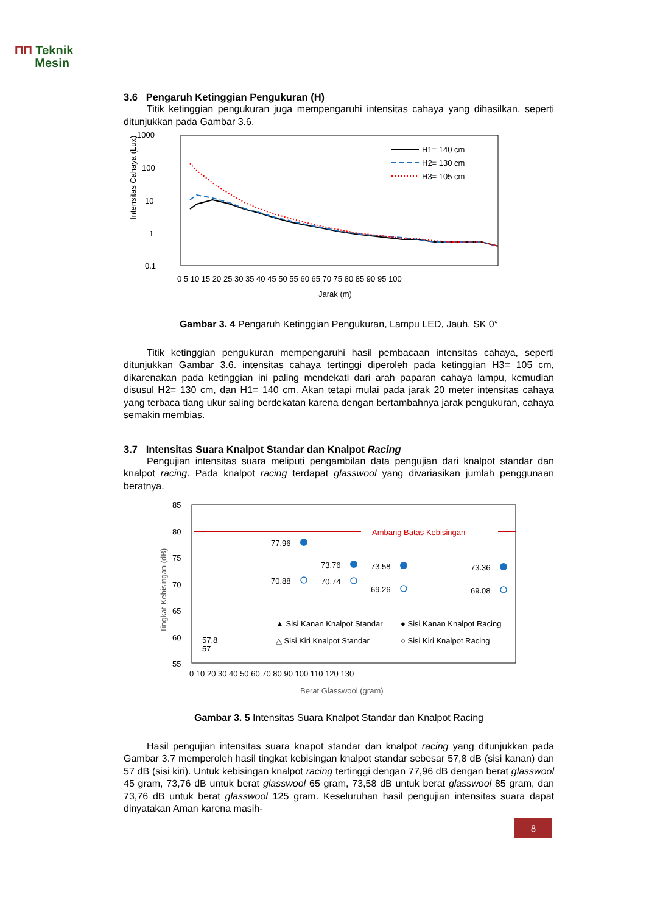ΠΠ Teknik
Mesin
3.6 Pengaruh Ketinggian Pengukuran (H)
Titik ketinggian pengukuran juga mempengaruhi intensitas cahaya yang dihasilkan, seperti ditunjukkan pada Gambar 3.6.
1000
100
10
1
0.1
Intensitas Cahaya (Lux)
H1= 140 cm
H2= 130 cm
H3= 105 cm
0 5 10 15 20 25 30 35 40 45 50 55 60 65 70 75 80 85 90 95 100
Jarak (m)
Gambar 3. 4 Pengaruh Ketinggian Pengukuran, Lampu LED, Jauh, SK 0°
Titik ketinggian pengukuran mempengaruhi hasil pembacaan intensitas cahaya, seperti ditunjukkan Gambar 3.6. intensitas cahaya tertinggi diperoleh pada ketinggian H3= 105 cm, dikarenakan pada ketinggian ini paling mendekati dari arah paparan cahaya lampu, kemudian disusul H2= 130 cm, dan H1= 140 cm. Akan tetapi mulai pada jarak 20 meter intensitas cahaya yang terbaca tiang ukur saling berdekatan karena dengan bertambahnya jarak pengukuran, cahaya semakin membias.
3.7 Intensitas Suara Knalpot Standar dan Knalpot Racing
Pengujian intensitas suara meliputi pengambilan data pengujian dari knalpot standar dan knalpot racing. Pada knalpot racing terdapat glasswool yang divariasikan jumlah penggunaan beratnya.
85
80
75
70
65
60
55
Tingkat Kebisingan (dB)
Ambang Batas Kebisingan
77.96
73.76
73.58
73.36
70.88
70.74
69.26
69.08
57.8
57
▲ Sisi Kanan Knalpot Standar
● Sisi Kanan Knalpot Racing
△ Sisi Kiri Knalpot Standar
○ Sisi Kiri Knalpot Racing
0 10 20 30 40 50 60 70 80 90 100 110 120 130
Berat Glasswool (gram)
Gambar 3. 5 Intensitas Suara Knalpot Standar dan Knalpot Racing
Hasil pengujian intensitas suara knapot standar dan knalpot racing yang ditunjukkan pada Gambar 3.7 memperoleh hasil tingkat kebisingan knalpot standar sebesar 57,8 dB (sisi kanan) dan 57 dB (sisi kiri). Untuk kebisingan knalpot racing tertinggi dengan 77,96 dB dengan berat glasswool 45 gram, 73,76 dB untuk berat glasswool 65 gram, 73,58 dB untuk berat glasswool 85 gram, dan 73,76 dB untuk berat glasswool 125 gram. Keseluruhan hasil pengujian intensitas suara dapat dinyatakan Aman karena masih-
8